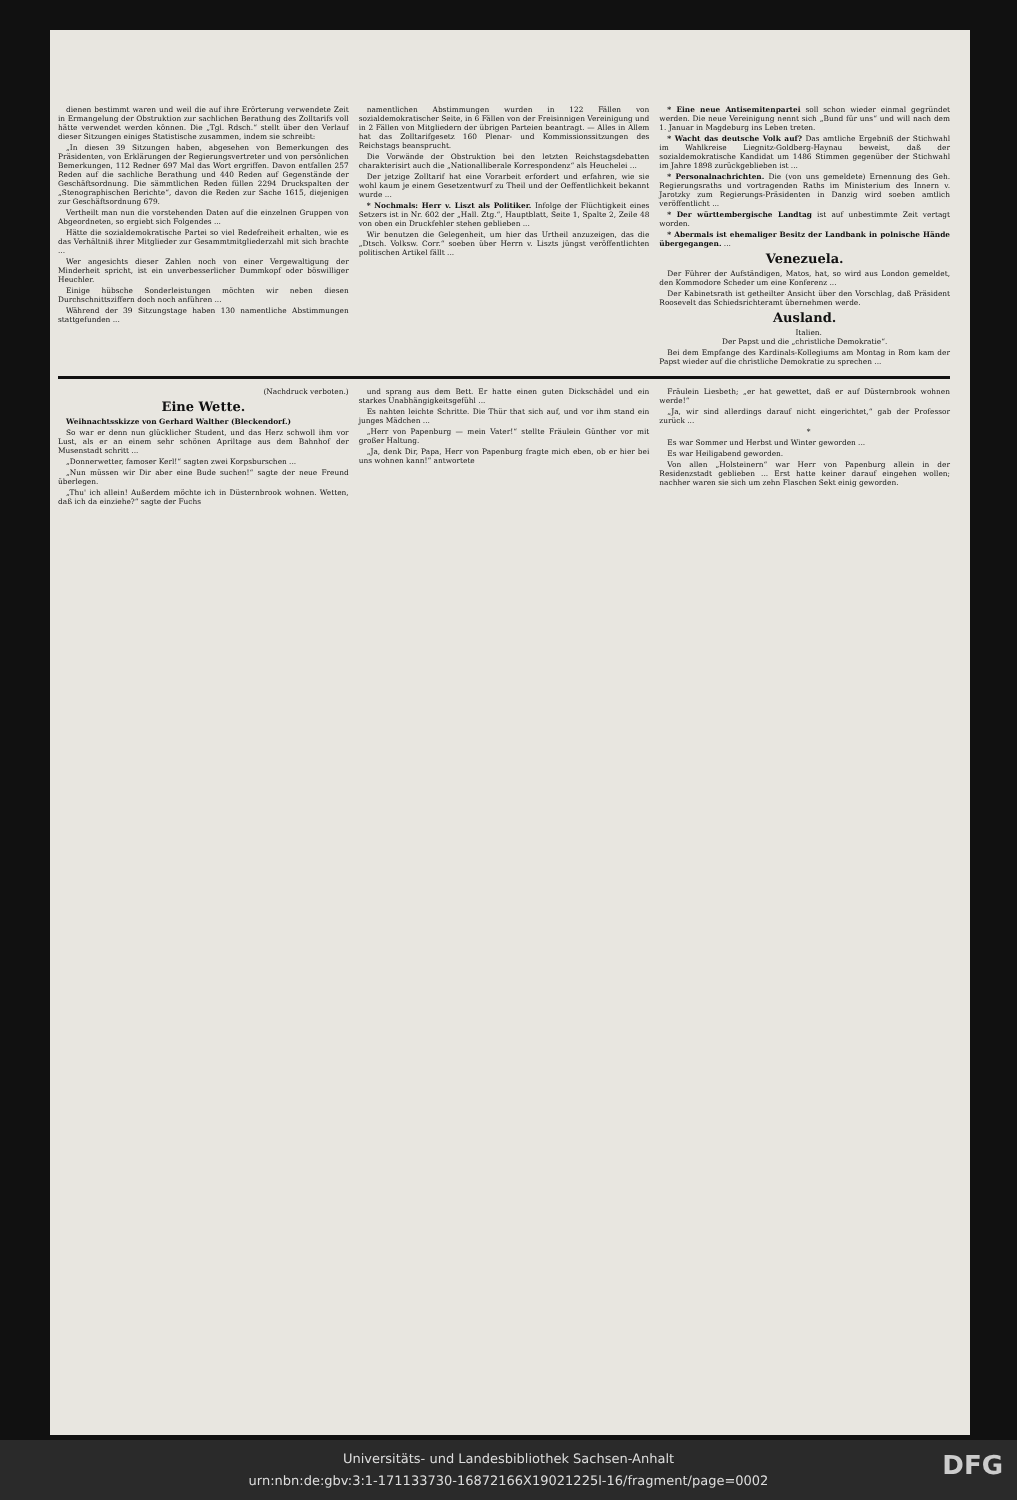dienen bestimmt waren und weil die auf ihre Erörterung verwendete Zeit in Ermangelung der Obstruktion zur sachlichen Berathung des Zolltarifs voll hätte verwendet werden können. Die „Tgl. Rdsch.“ stellt über den Verlauf dieser Sitzungen einiges Statistische zusammen, indem sie schreibt:
„In diesen 39 Sitzungen haben, abgesehen von Bemerkungen des Präsidenten, von Erklärungen der Regierungsvertreter und von persönlichen Bemerkungen, 112 Redner 697 Mal das Wort ergriffen. Davon entfallen 257 Reden auf die sachliche Berathung und 440 Reden auf Gegenstände der Geschäftsordnung. Die sämmtlichen Reden füllen 2294 Druckspalten der „Stenographischen Berichte“, davon die Reden zur Sache 1615, diejenigen zur Geschäftsordnung 679.
Vertheilt man nun die vorstehenden Daten auf die einzelnen Gruppen von Abgeordneten, so ergiebt sich Folgendes ...
Hätte die sozialdemokratische Partei so viel Redefreiheit erhalten, wie es das Verhältniß ihrer Mitglieder zur Gesammtmitgliederzahl mit sich brachte ...
Wer angesichts dieser Zahlen noch von einer Vergewaltigung der Minderheit spricht, ist ein unverbesserlicher Dummkopf oder böswilliger Heuchler.
Einige hübsche Sonderleistungen möchten wir neben diesen Durchschnittsziffern doch noch anführen ...
Während der 39 Sitzungstage haben 130 namentliche Abstimmungen stattgefunden ...
namentlichen Abstimmungen wurden in 122 Fällen von sozialdemokratischer Seite, in 6 Fällen von der Freisinnigen Vereinigung und in 2 Fällen von Mitgliedern der übrigen Parteien beantragt. — Alles in Allem hat das Zolltarifgesetz 160 Plenar- und Kommissionssitzungen des Reichstags beansprucht.
Die Vorwände der Obstruktion bei den letzten Reichstagsdebatten charakterisirt auch die „Nationalliberale Korrespondenz“ als Heuchelei ...
Der jetzige Zolltarif hat eine Vorarbeit erfordert und erfahren, wie sie wohl kaum je einem Gesetzentwurf zu Theil und der Oeffentlichkeit bekannt wurde ...
* Nochmals: Herr v. Liszt als Politiker. Infolge der Flüchtigkeit eines Setzers ist in Nr. 602 der „Hall. Ztg.“, Hauptblatt, Seite 1, Spalte 2, Zeile 48 von oben ein Druckfehler stehen geblieben ...
Wir benutzen die Gelegenheit, um hier das Urtheil anzuzeigen, das die „Dtsch. Volksw. Corr.“ soeben über Herrn v. Liszts jüngst veröffentlichten politischen Artikel fällt ...
* Eine neue Antisemitenpartei soll schon wieder einmal gegründet werden. Die neue Vereinigung nennt sich „Bund für uns“ und will nach dem 1. Januar in Magdeburg ins Leben treten.
* Wacht das deutsche Volk auf? Das amtliche Ergebniß der Stichwahl im Wahlkreise Liegnitz-Goldberg-Haynau beweist, daß der sozialdemokratische Kandidat um 1486 Stimmen gegenüber der Stichwahl im Jahre 1898 zurückgeblieben ist ...
* Personalnachrichten. Die (von uns gemeldete) Ernennung des Geh. Regierungsraths und vortragenden Raths im Ministerium des Innern v. Jarotzky zum Regierungs-Präsidenten in Danzig wird soeben amtlich veröffentlicht ...
* Der württembergische Landtag ist auf unbestimmte Zeit vertagt worden.
* Abermals ist ehemaliger Besitz der Landbank in polnische Hände übergegangen. ...
Venezuela.
Der Führer der Aufständigen, Matos, hat, so wird aus London gemeldet, den Kommodore Scheder um eine Konferenz ...
Der Kabinetsrath ist getheilter Ansicht über den Vorschlag, daß Präsident Roosevelt das Schiedsrichteramt übernehmen werde.
Ausland.
Italien.
Der Papst und die „christliche Demokratie“.
Bei dem Empfange des Kardinals-Kollegiums am Montag in Rom kam der Papst wieder auf die christliche Demokratie zu sprechen ...
(Nachdruck verboten.)
Eine Wette.
Weihnachtsskizze von Gerhard Walther (Bleckendorf.)
So war er denn nun glücklicher Student, und das Herz schwoll ihm vor Lust, als er an einem sehr schönen Apriltage aus dem Bahnhof der Musenstadt schritt ...
„Donnerwetter, famoser Kerl!“ sagten zwei Korpsburschen ...
„Nun müssen wir Dir aber eine Bude suchen!“ sagte der neue Freund überlegen.
„Thu' ich allein! Außerdem möchte ich in Düsternbrook wohnen. Wetten, daß ich da einziehe?“ sagte der Fuchs
und sprang aus dem Bett. Er hatte einen guten Dickschädel und ein starkes Unabhängigkeitsgefühl ...
Es nahten leichte Schritte. Die Thür that sich auf, und vor ihm stand ein junges Mädchen ...
„Herr von Papenburg — mein Vater!“ stellte Fräulein Günther vor mit großer Haltung.
„Ja, denk Dir, Papa, Herr von Papenburg fragte mich eben, ob er hier bei uns wohnen kann!“ antwortete
Fräulein Liesbeth; „er hat gewettet, daß er auf Düsternbrook wohnen werde!“
„Ja, wir sind allerdings darauf nicht eingerichtet,“ gab der Professor zurück ...
*
Es war Sommer und Herbst und Winter geworden ...
Es war Heiligabend geworden.
Von allen „Holsteinern“ war Herr von Papenburg allein in der Residenzstadt geblieben ... Erst hatte keiner darauf eingehen wollen; nachher waren sie sich um zehn Flaschen Sekt einig geworden.
Universitäts- und Landesbibliothek Sachsen-Anhalt
urn:nbn:de:gbv:3:1-171133730-16872166X19021225l-16/fragment/page=0002
DFG